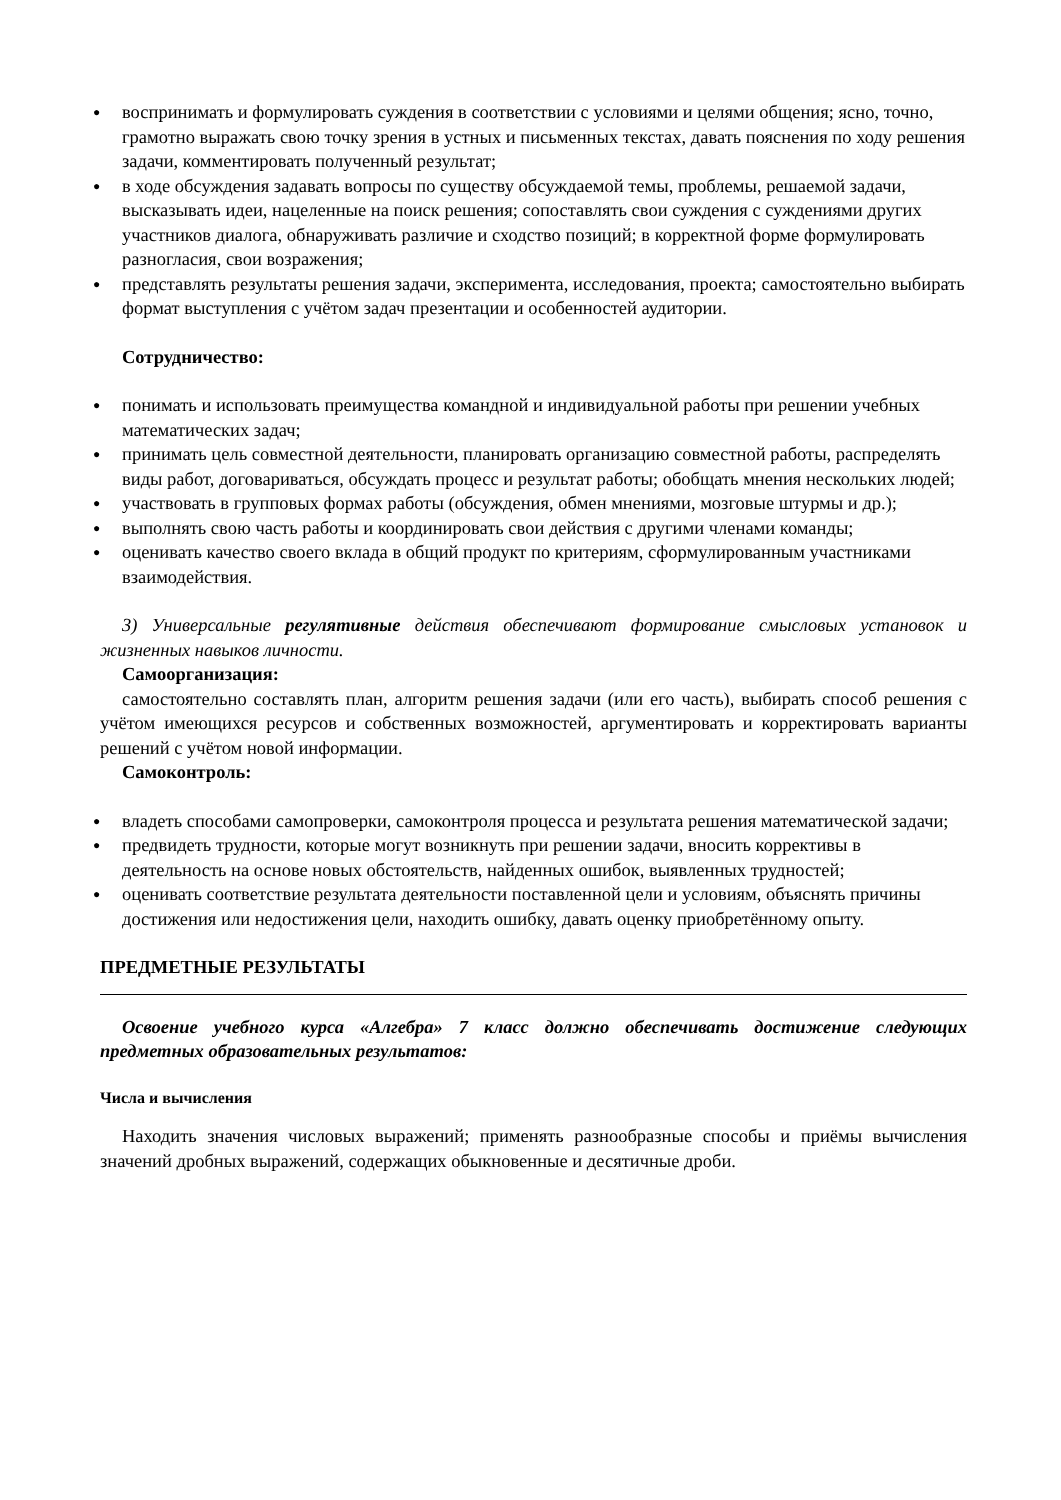● воспринимать и формулировать суждения в соответствии с условиями и целями общения; ясно, точно, грамотно выражать свою точку зрения в устных и письменных текстах, давать пояснения по ходу решения задачи, комментировать полученный результат;
● в ходе обсуждения задавать вопросы по существу обсуждаемой темы, проблемы, решаемой задачи, высказывать идеи, нацеленные на поиск решения; сопоставлять свои суждения с суждениями других участников диалога, обнаруживать различие и сходство позиций; в корректной форме формулировать разногласия, свои возражения;
● представлять результаты решения задачи, эксперимента, исследования, проекта; самостоятельно выбирать формат выступления с учётом задач презентации и особенностей аудитории.
Сотрудничество:
● понимать и использовать преимущества командной и индивидуальной работы при решении учебных математических задач;
● принимать цель совместной деятельности, планировать организацию совместной работы, распределять виды работ, договариваться, обсуждать процесс и результат работы; обобщать мнения нескольких людей;
● участвовать в групповых формах работы (обсуждения, обмен мнениями, мозговые штурмы и др.);
● выполнять свою часть работы и координировать свои действия с другими членами команды;
● оценивать качество своего вклада в общий продукт по критериям, сформулированным участниками взаимодействия.
3) Универсальные регулятивные действия обеспечивают формирование смысловых установок и жизненных навыков личности.
Самоорганизация:
самостоятельно составлять план, алгоритм решения задачи (или его часть), выбирать способ решения с учётом имеющихся ресурсов и собственных возможностей, аргументировать и корректировать варианты решений с учётом новой информации.
Самоконтроль:
● владеть способами самопроверки, самоконтроля процесса и результата решения математической задачи;
● предвидеть трудности, которые могут возникнуть при решении задачи, вносить коррективы в деятельность на основе новых обстоятельств, найденных ошибок, выявленных трудностей;
● оценивать соответствие результата деятельности поставленной цели и условиям, объяснять причины достижения или недостижения цели, находить ошибку, давать оценку приобретённому опыту.
ПРЕДМЕТНЫЕ РЕЗУЛЬТАТЫ
Освоение учебного курса «Алгебра» 7 класс должно обеспечивать достижение следующих предметных образовательных результатов:
Числа и вычисления
Находить значения числовых выражений; применять разнообразные способы и приёмы вычисления значений дробных выражений, содержащих обыкновенные и десятичные дроби.